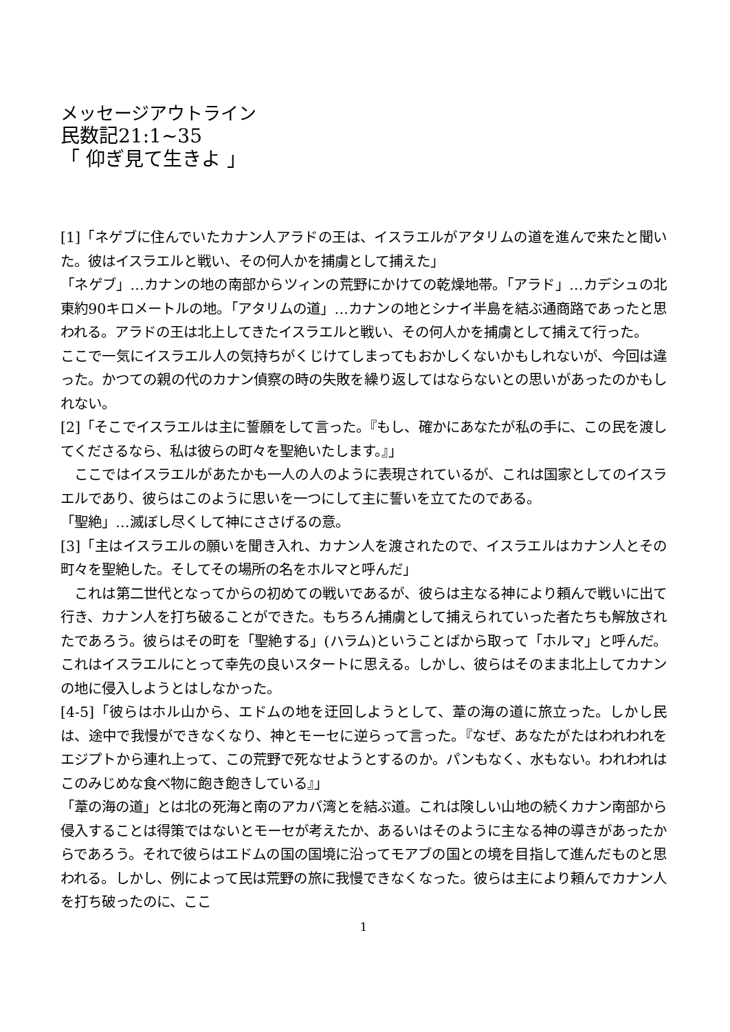メッセージアウトライン
民数記21:1~35
「 仰ぎ見て生きよ 」
[1]「ネゲブに住んでいたカナン人アラドの王は、イスラエルがアタリムの道を進んで来たと聞いた。彼はイスラエルと戦い、その何人かを捕虜として捕えた」
「ネゲブ」…カナンの地の南部からツィンの荒野にかけての乾燥地帯。「アラド」…カデシュの北東約90キロメートルの地。「アタリムの道」…カナンの地とシナイ半島を結ぶ通商路であったと思われる。アラドの王は北上してきたイスラエルと戦い、その何人かを捕虜として捕えて行った。
ここで一気にイスラエル人の気持ちがくじけてしまってもおかしくないかもしれないが、今回は違った。かつての親の代のカナン偵察の時の失敗を繰り返してはならないとの思いがあったのかもしれない。
[2]「そこでイスラエルは主に誓願をして言った。『もし、確かにあなたが私の手に、この民を渡してくださるなら、私は彼らの町々を聖絶いたします。』」
　ここではイスラエルがあたかも一人の人のように表現されているが、これは国家としてのイスラエルであり、彼らはこのように思いを一つにして主に誓いを立てたのである。
「聖絶」…滅ぼし尽くして神にささげるの意。
[3]「主はイスラエルの願いを聞き入れ、カナン人を渡されたので、イスラエルはカナン人とその町々を聖絶した。そしてその場所の名をホルマと呼んだ」
　これは第二世代となってからの初めての戦いであるが、彼らは主なる神により頼んで戦いに出て行き、カナン人を打ち破ることができた。もちろん捕虜として捕えられていった者たちも解放されたであろう。彼らはその町を「聖絶する」(ハラム)ということばから取って「ホルマ」と呼んだ。これはイスラエルにとって幸先の良いスタートに思える。しかし、彼らはそのまま北上してカナンの地に侵入しようとはしなかった。
[4-5]「彼らはホル山から、エドムの地を迂回しようとして、葦の海の道に旅立った。しかし民は、途中で我慢ができなくなり、神とモーセに逆らって言った。『なぜ、あなたがたはわれわれをエジプトから連れ上って、この荒野で死なせようとするのか。パンもなく、水もない。われわれはこのみじめな食べ物に飽き飽きしている』」
「葦の海の道」とは北の死海と南のアカバ湾とを結ぶ道。これは険しい山地の続くカナン南部から侵入することは得策ではないとモーセが考えたか、あるいはそのように主なる神の導きがあったからであろう。それで彼らはエドムの国の国境に沿ってモアブの国との境を目指して進んだものと思われる。しかし、例によって民は荒野の旅に我慢できなくなった。彼らは主により頼んでカナン人を打ち破ったのに、ここ
1